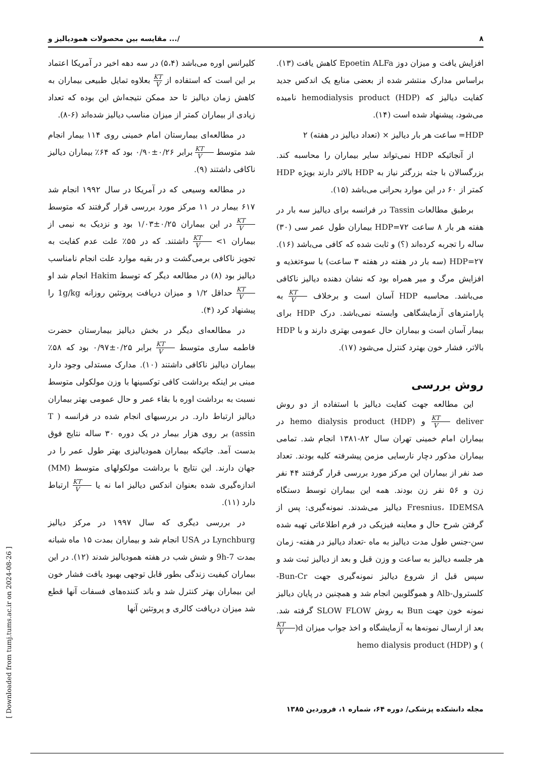۸ مقایسه بین محصولات همودیالیز و .../
کلیرانس اوره می‌باشد (۵،۴) در سه دهه اخیر در آمریکا اعتماد بر این است که استفاده از KT V بعلاوه تمایل طبیعی بیماران به کاهش زمان دیالیز تا حد ممکن نتیجه‌اش این بوده که تعداد زیادی از بیماران کمتر از میزان مناسب دیالیز شده‌اند (۶-۸).
در مطالعه‌ای بیمارستان امام خمینی روی ۱۱۴ بیمار انجام شد متوسط KT V برابر ۰/۲۶±۰/۹۰ بود که ۶۴٪ بیماران دیالیز ناکافی داشتند (۹).
در مطالعه وسیعی که در آمریکا در سال ۱۹۹۲ انجام شد ۶۱۷ بیمار در ۱۱ مرکز مورد بررسی قرار گرفتند که متوسط KT V در این بیماران ۰/۲۵±۱/۰۳ بود و نزدیک به نیمی از بیماران ۱> KT V داشتند. که در ۵۵٪ علت عدم کفایت به تجویز ناکافی برمی‌گشت و در بقیه موارد علت انجام نامناسب دیالیز بود (۸) در مطالعه دیگر که توسط Hakim انجام شد او KT V حداقل ۱/۲ و میزان دریافت پروتئین روزانه 1g/kg را پیشنهاد کرد (۴).
در مطالعه‌ای دیگر در بخش دیالیز بیمارستان حضرت فاطمه ساری متوسط KT V برابر ۰/۲۵±۰/۹۷ بود که ۵۸٪ بیماران دیالیز ناکافی داشتند (۱۰). مدارک مستدلی وجود دارد مبنی بر اینکه برداشت کافی توکسینها با وزن مولکولی متوسط نسبت به برداشت اوره با بقاء عمر و حال عمومی بهتر بیماران دیالیز ارتباط دارد. در بررسیهای انجام شده در فرانسه ( T assin) بر روی هزار بیمار در یک دوره ۳۰ ساله نتایج فوق بدست آمد. جائیکه بیماران همودیالیزی بهتر طول عمر را در جهان دارند. این نتایج با برداشت مولکولهای متوسط (MM) اندازه‌گیری شده بعنوان اندکس دیالیز اما نه یا KT V ارتباط دارد (۱۱).
در بررسی دیگری که سال ۱۹۹۷ در مرکز دیالیز Lynchburg در USA انجام شد و بیماران بمدت ۱۵ ماه شبانه بمدت 7-9h و شش شب در هفته همودیالیز شدند (۱۲). در این بیماران کیفیت زندگی بطور قابل توجهی بهبود یافت فشار خون این بیماران بهتر کنترل شد و باند کننده‌های فسفات آنها قطع شد میزان دریافت کالری و پروتئین آنها
افزایش یافت و میزان دوز Epoetin ALFa کاهش یافت (۱۳). براساس مدارک منتشر شده از بعضی منابع یک اندکس جدید کفایت دیالیز که hemodialysis product (HDP) نامیده می‌شود، پیشنهاد شده است (۱۴).
HDP= ساعت هر بار دیالیز × (تعداد دیالیز در هفته) ۲
از آنجائیکه HDP نمی‌تواند سایر بیماران را محاسبه کند. بزرگسالان با جثه بزرگتر نیاز به HDP بالاتر دارند بویژه HDP کمتر از ۶۰ در این موارد بحرانی می‌باشد (۱۵).
برطبق مطالعات Tassin در فرانسه برای دیالیز سه بار در هفته هر بار ۸ ساعت HDP=۷۲ بیماران طول عمر سی (۳۰) ساله را تجربه کرده‌اند (؟) و ثابت شده که کافی می‌باشد (۱۶). HDP=۲۷ (سه بار در هفته در هفته ۳ ساعت) با سوءتغذیه و افزایش مرگ و میر همراه بود که نشان دهنده دیالیز ناکافی می‌باشد. محاسبه HDP آسان است و برخلاف KT V به پارامترهای آزمایشگاهی وابسته نمی‌باشد. درک HDP برای بیمار آسان است و بیماران حال عمومی بهتری دارند و با HDP بالاتر، فشار خون بهترد کنترل می‌شود (۱۷).
روش بررسی
این مطالعه جهت کفایت دیالیز با استفاده از دو روش deliver KT V و hemo dialysis product (HDP) در بیماران امام خمینی تهران سال ۸۲-۱۳۸۱ انجام شد. تمامی بیماران مذکور دچار نارسایی مزمن پیشرفته کلیه بودند. تعداد صد نفر از بیماران این مرکز مورد بررسی قرار گرفتند ۴۴ نفر زن و ۵۶ نفر زن بودند. همه این بیماران توسط دستگاه Fresnius، IDEMSA دیالیز می‌شدند. نمونه‌گیری: پس از گرفتن شرح حال و معاینه فیزیکی در فرم اطلاعاتی تهیه شده سن-جنس طول مدت دیالیز به ماه -تعداد دیالیز در هفته- زمان هر جلسه دیالیز به ساعت و وزن قبل و بعد از دیالیز ثبت شد و سپس قبل از شروع دیالیز نمونه‌گیری جهت Bun-Cr-کلسترول-Alb و هموگلوبین انجام شد و همچنین در پایان دیالیز نمونه خون جهت Bun به روش SLOW FLOW گرفته شد. بعد از ارسال نمونه‌ها به آزمایشگاه و اخذ جواب میزان d(KT V) و hemo dialysis product (HDP)
مجله دانشکده پزشکی/ دوره ۶۴، شماره ۱، فروردین ۱۳۸۵
[ Downloaded from tumj.tums.ac.ir on 2024-08-26 ]